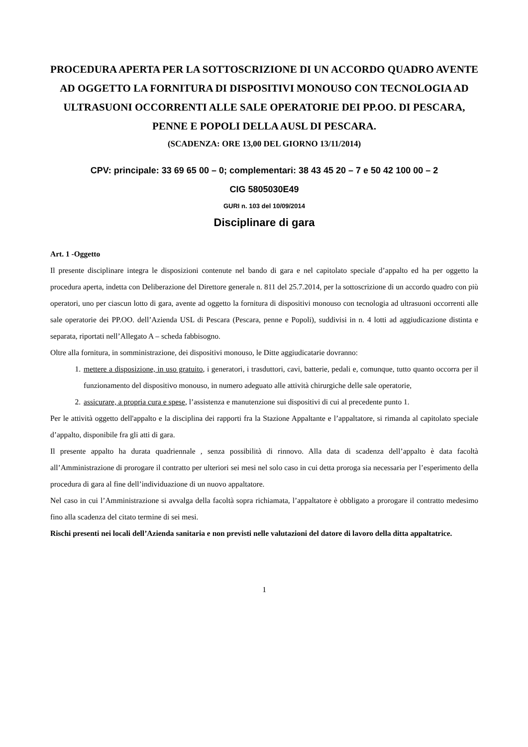PROCEDURA APERTA PER LA SOTTOSCRIZIONE DI UN ACCORDO QUADRO AVENTE AD OGGETTO LA FORNITURA DI DISPOSITIVI MONOUSO CON TECNOLOGIA AD ULTRASUONI OCCORRENTI ALLE SALE OPERATORIE DEI PP.OO. DI PESCARA, PENNE E POPOLI DELLA AUSL DI PESCARA.
(SCADENZA: ORE 13,00 DEL GIORNO 13/11/2014)
CPV: principale: 33 69 65 00 – 0; complementari: 38 43 45 20 – 7 e 50 42 100 00 – 2
CIG 5805030E49
GURI n. 103 del 10/09/2014
Disciplinare di gara
Art. 1 -Oggetto
Il presente disciplinare integra le disposizioni contenute nel bando di gara e nel capitolato speciale d’appalto ed ha per oggetto la procedura aperta, indetta con Deliberazione del Direttore generale n. 811 del 25.7.2014, per la sottoscrizione di un accordo quadro con più operatori, uno per ciascun lotto di gara, avente ad oggetto la fornitura di dispositivi monouso con tecnologia ad ultrasuoni occorrenti alle sale operatorie dei PP.OO. dell’Azienda USL di Pescara (Pescara, penne e Popoli), suddivisi in n. 4 lotti ad aggiudicazione distinta e separata, riportati nell’Allegato A – scheda fabbisogno.
Oltre alla fornitura, in somministrazione, dei dispositivi monouso, le Ditte aggiudicatarie dovranno:
1. mettere a disposizione, in uso gratuito, i generatori, i trasduttori, cavi, batterie, pedali e, comunque, tutto quanto occorra per il funzionamento del dispositivo monouso, in numero adeguato alle attività chirurgiche delle sale operatorie,
2. assicurare, a propria cura e spese, l’assistenza e manutenzione sui dispositivi di cui al precedente punto 1.
Per le attività oggetto dell'appalto e la disciplina dei rapporti fra la Stazione Appaltante e l’appaltatore, si rimanda al capitolato speciale d’appalto, disponibile fra gli atti di gara.
Il presente appalto ha durata quadriennale , senza possibilità di rinnovo. Alla data di scadenza dell’appalto è data facoltà all’Amministrazione di prorogare il contratto per ulteriori sei mesi nel solo caso in cui detta proroga sia necessaria per l’esperimento della procedura di gara al fine dell’individuazione di un nuovo appaltatore.
Nel caso in cui l’Amministrazione si avvalga della facoltà sopra richiamata, l’appaltatore è obbligato a prorogare il contratto medesimo fino alla scadenza del citato termine di sei mesi.
Rischi presenti nei locali dell’Azienda sanitaria e non previsti nelle valutazioni del datore di lavoro della ditta appaltatrice.
1